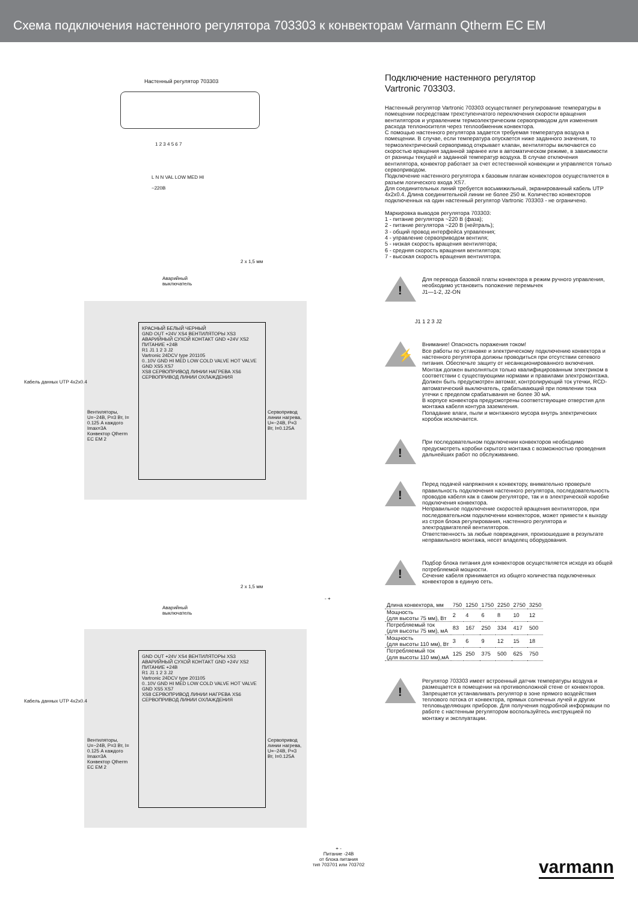Схема подключения настенного регулятора 703303 к конвекторам Varmann Qtherm EC EM
Настенный регулятор 703303
1 2 3 4 5 6 7
L N N VAL LOW MED HI
~220В
2 x 1,5 мм
Аварийный
выключатель
КРАСНЫЙ БЕЛЫЙ ЧЕРНЫЙ
GND OUT +24V XS4 ВЕНТИЛЯТОРЫ XS3 АВАРИЙНЫЙ СУХОЙ КОНТАКТ GND +24V XS2 ПИТАНИЕ +24В
R1 J1 1 2 3 J2
Vartronic 24DCV type 201105
0..10V GND HI MED LOW COLD VALVE HOT VALVE GND XS5 XS7
XS8 СЕРВОПРИВОД ЛИНИИ НАГРЕВА XS6 СЕРВОПРИВОД ЛИНИИ ОХЛАЖДЕНИЯ
Вентиляторы, U=~24В, P=3 Вт, I= 0.125 А каждого
Imax=3A
Конвектор Qtherm EC EM 2
Сервопривод линии нагрева, U=~24В, P=3 Вт, I=0.125A
Кабель данных UTP 4x2x0.4
2 x 1,5 мм
Аварийный
выключатель
- +
GND OUT +24V XS4 ВЕНТИЛЯТОРЫ XS3 АВАРИЙНЫЙ СУХОЙ КОНТАКТ GND +24V XS2 ПИТАНИЕ +24В
R1 J1 1 2 3 J2
Vartronic 24DCV type 201105
0..10V GND HI MED LOW COLD VALVE HOT VALVE GND XS5 XS7
XS8 СЕРВОПРИВОД ЛИНИИ НАГРЕВА XS6 СЕРВОПРИВОД ЛИНИИ ОХЛАЖДЕНИЯ
Вентиляторы, U=~24В, P=3 Вт, I= 0.125 А каждого
Imax=3A
Конвектор Qtherm EC EM 2
Сервопривод линии нагрева, U=~24В, P=3 Вт, I=0.125A
Кабель данных UTP 4x2x0.4
+ -
Питание -24В
от блока питания
тип 703701 или 703702
Подключение настенного регулятор
Vartronic 703303.
Настенный регулятор Vartronic 703303 осуществляет регулирование температуры в помещении посредствам трехступенчатого переключения скорости вращения вентиляторов и управлением термоэлектрическим сервоприводом для изменения расхода теплоносителя через теплообменник конвектора.
С помощью настенного регулятора задается требуемая температура воздуха в помещении. В случае, если температура опускается ниже заданного значения, то термоэлектрический сервопривод открывает клапан, вентиляторы включаются со скоростью вращения заданной заранее или в автоматическом режиме, в зависимости от разницы текущей и заданной температур воздуха. В случае отключения вентилятора, конвектор работает за счет естественной конвекции и управляется только сервоприводом.
Подключение настенного регулятора к базовым платам конвекторов осуществляется в разъем логического входа XS7.
Для соединительных линий требуется восьмижильный, экранированный кабель UTP 4x2x0.4. Длина соединительной линии не более 250 м. Количество конвекторов подключенных на один настенный регулятор Vartronic 703303 - не ограничено.
Маркировка выводов регулятора 703303:
1 - питание регулятора ~220 В (фаза);
2 - питание регулятора ~220 В (нейтраль);
3 - общий провод интерфейса управления;
4 - управление сервоприводом вентиля;
5 - низкая скорость вращения вентилятора;
6 - средняя скорость вращения вентилятора;
7 - высокая скорость вращения вентилятора.
!
Для перевода базовой платы конвектора в режим ручного управления, необходимо установить положение перемычек
J1—1-2, J2-ON
J1 1 2 3 J2
⚡
Внимание! Опасность поражения током!
Все работы по установке и электрическому подключению конвектора и настенного регулятора должны проводиться при отсутствии сетевого питания. Обеспечьте защиту от несанкционированного включения. Монтаж должен выполняться только квалифицированным электриком в соответствии с существующими нормами и правилами электромонтажа.
Должен быть предусмотрен автомат, контролирующий ток утечки, RCD-автоматический выключатель, срабатывающий при появлении тока утечки с пределом срабатывания не более 30 мА.
В корпусе конвектора предусмотрены соответствующие отверстия для монтажа кабеля контура заземления.
Попадание влаги, пыли и монтажного мусора внутрь электрических коробок исключается.
!
При последовательном подключении конвекторов необходимо предусмотреть коробки скрытого монтажа с возможностью проведения дальнейших работ по обслуживанию.
!
Перед подачей напряжения к конвектору, внимательно проверьте правильность подключения настенного регулятора, последовательность проводов кабеля как в самом регуляторе, так и в электрической коробке подключения конвектора.
Неправильное подключение скоростей вращения вентиляторов, при последовательном подключении конвекторов, может привести к выходу из строя блока регулирования, настенного регулятора и электродвигателей вентиляторов.
Ответственность за любые повреждения, произошедшие в результате неправильного монтажа, несет владелец оборудования.
!
Подбор блока питания для конвекторов осуществляется исходя из общей потребляемой мощности.
Сечение кабеля принимается из общего количества подключенных конвекторов в единую сеть.
| Длина конвектора, мм | 750 | 1250 | 1750 | 2250 | 2750 | 3250 |
| Мощность (для высоты 75 мм), Вт | 2 | 4 | 6 | 8 | 10 | 12 |
| Потребляемый ток (для высоты 75 мм), мА | 83 | 167 | 250 | 334 | 417 | 500 |
| Мощность (для высоты 110 мм), Вт | 3 | 6 | 9 | 12 | 15 | 18 |
| Потребляемый ток (для высоты 110 мм),мА | 125 | 250 | 375 | 500 | 625 | 750 |
!
Регулятор 703303 имеет встроенный датчик температуры воздуха и размещается в помещении на противоположной стене от конвекторов. Запрещается устанавливать регулятор в зоне прямого воздействия теплового потока от конвектора, прямых солнечных лучей и других тепловыделяющих приборов. Для получения подробной информации по работе с настенным регулятором воспользуйтесь инструкцией по монтажу и эксплуатации.
varmann